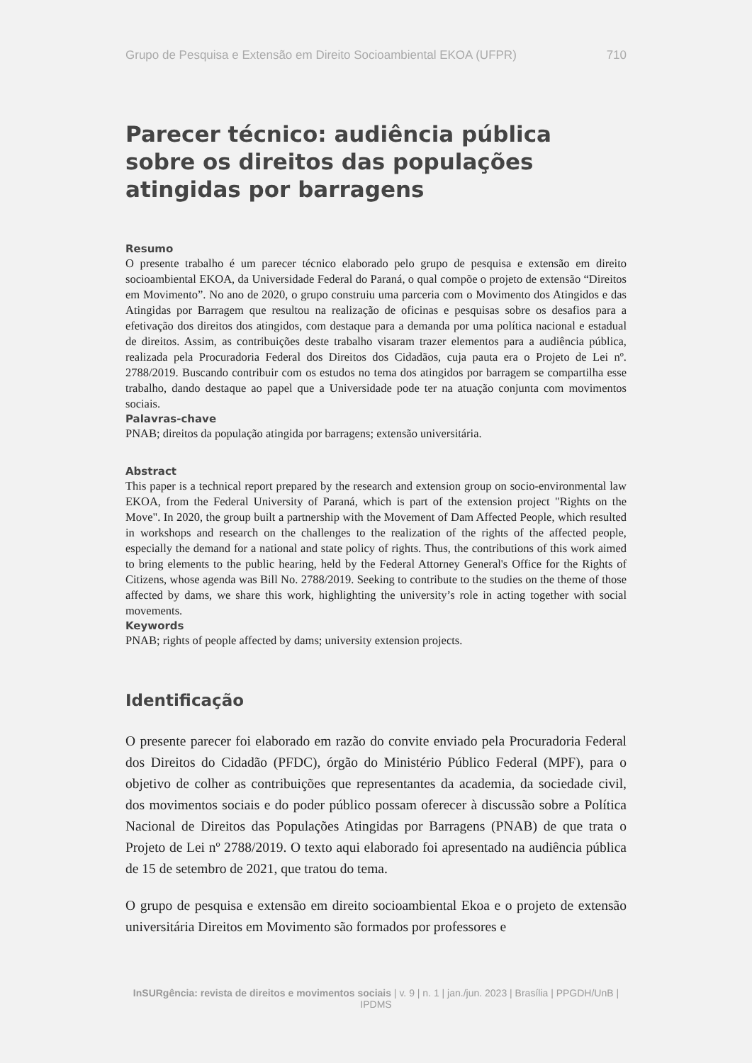Grupo de Pesquisa e Extensão em Direito Socioambiental EKOA (UFPR) 710
Parecer técnico: audiência pública sobre os direitos das populações atingidas por barragens
Resumo
O presente trabalho é um parecer técnico elaborado pelo grupo de pesquisa e extensão em direito socioambiental EKOA, da Universidade Federal do Paraná, o qual compõe o projeto de extensão “Direitos em Movimento”. No ano de 2020, o grupo construiu uma parceria com o Movimento dos Atingidos e das Atingidas por Barragem que resultou na realização de oficinas e pesquisas sobre os desafios para a efetivação dos direitos dos atingidos, com destaque para a demanda por uma política nacional e estadual de direitos. Assim, as contribuições deste trabalho visaram trazer elementos para a audiência pública, realizada pela Procuradoria Federal dos Direitos dos Cidadãos, cuja pauta era o Projeto de Lei nº. 2788/2019. Buscando contribuir com os estudos no tema dos atingidos por barragem se compartilha esse trabalho, dando destaque ao papel que a Universidade pode ter na atuação conjunta com movimentos sociais.
Palavras-chave
PNAB; direitos da população atingida por barragens; extensão universitária.
Abstract
This paper is a technical report prepared by the research and extension group on socio-environmental law EKOA, from the Federal University of Paraná, which is part of the extension project "Rights on the Move". In 2020, the group built a partnership with the Movement of Dam Affected People, which resulted in workshops and research on the challenges to the realization of the rights of the affected people, especially the demand for a national and state policy of rights. Thus, the contributions of this work aimed to bring elements to the public hearing, held by the Federal Attorney General's Office for the Rights of Citizens, whose agenda was Bill No. 2788/2019. Seeking to contribute to the studies on the theme of those affected by dams, we share this work, highlighting the university’s role in acting together with social movements.
Keywords
PNAB; rights of people affected by dams; university extension projects.
Identificação
O presente parecer foi elaborado em razão do convite enviado pela Procuradoria Federal dos Direitos do Cidadão (PFDC), órgão do Ministério Público Federal (MPF), para o objetivo de colher as contribuições que representantes da academia, da sociedade civil, dos movimentos sociais e do poder público possam oferecer à discussão sobre a Política Nacional de Direitos das Populações Atingidas por Barragens (PNAB) de que trata o Projeto de Lei nº 2788/2019. O texto aqui elaborado foi apresentado na audiência pública de 15 de setembro de 2021, que tratou do tema.
O grupo de pesquisa e extensão em direito socioambiental Ekoa e o projeto de extensão universitária Direitos em Movimento são formados por professores e
InSURgência: revista de direitos e movimentos sociais | v. 9 | n. 1 | jan./jun. 2023 | Brasília | PPGDH/UnB | IPDMS